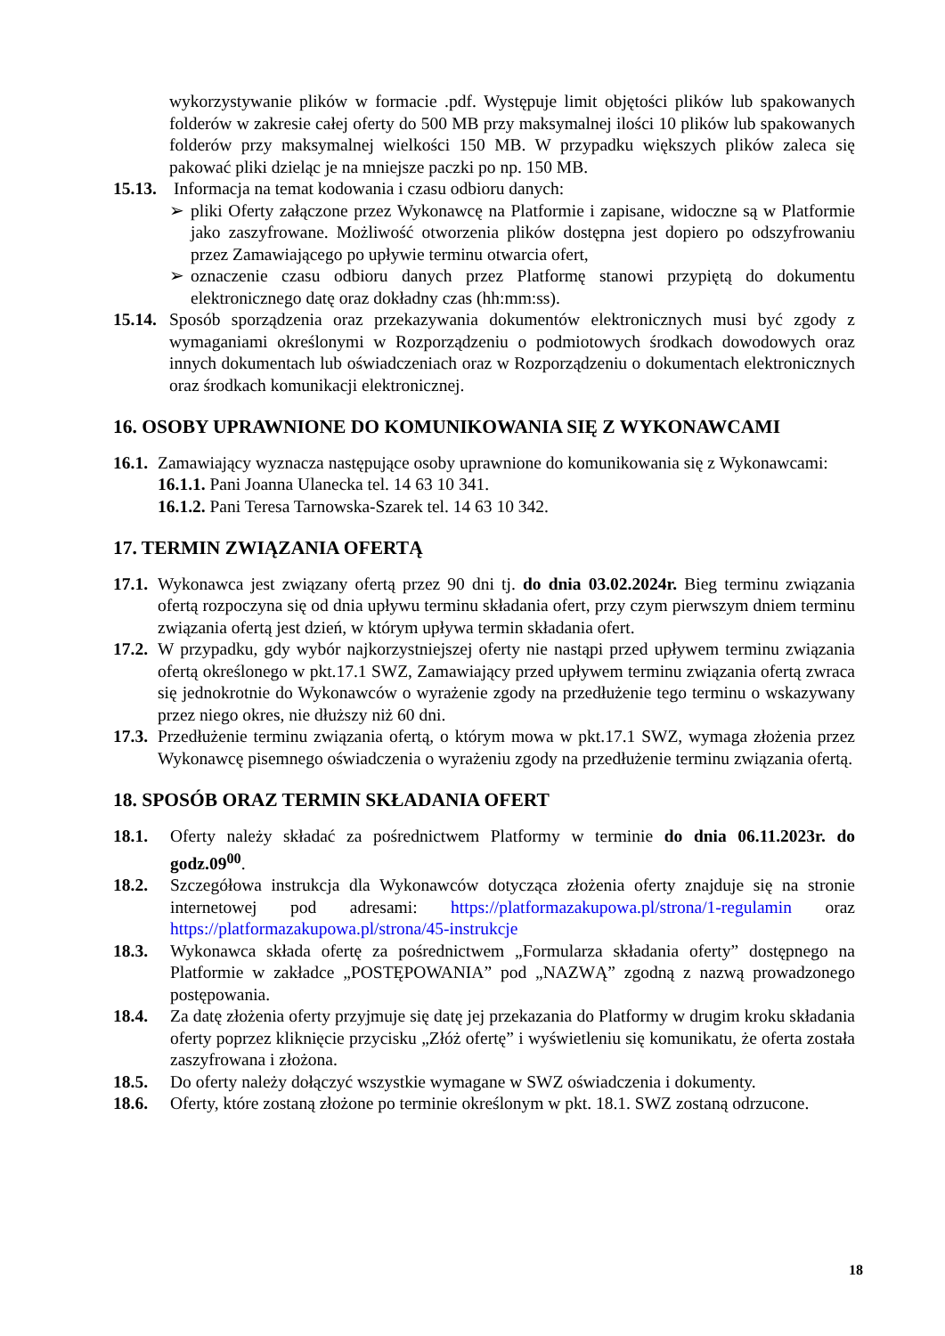wykorzystywanie plików w formacie .pdf. Występuje limit objętości plików lub spakowanych folderów w zakresie całej oferty do 500 MB przy maksymalnej ilości 10 plików lub spakowanych folderów przy maksymalnej wielkości 150 MB. W przypadku większych plików zaleca się pakować pliki dzieląc je na mniejsze paczki po np. 150 MB.
15.13. Informacja na temat kodowania i czasu odbioru danych:
➢ pliki Oferty załączone przez Wykonawcę na Platformie i zapisane, widoczne są w Platformie jako zaszyfrowane. Możliwość otworzenia plików dostępna jest dopiero po odszyfrowaniu przez Zamawiającego po upływie terminu otwarcia ofert,
➢ oznaczenie czasu odbioru danych przez Platformę stanowi przypiętą do dokumentu elektronicznego datę oraz dokładny czas (hh:mm:ss).
15.14. Sposób sporządzenia oraz przekazywania dokumentów elektronicznych musi być zgody z wymaganiami określonymi w Rozporządzeniu o podmiotowych środkach dowodowych oraz innych dokumentach lub oświadczeniach oraz w Rozporządzeniu o dokumentach elektronicznych oraz środkach komunikacji elektronicznej.
16. OSOBY UPRAWNIONE DO KOMUNIKOWANIA SIĘ Z WYKONAWCAMI
16.1. Zamawiający wyznacza następujące osoby uprawnione do komunikowania się z Wykonawcami:
16.1.1. Pani Joanna Ulanecka tel. 14 63 10 341.
16.1.2. Pani Teresa Tarnowska-Szarek tel. 14 63 10 342.
17. TERMIN ZWIĄZANIA OFERTĄ
17.1. Wykonawca jest związany ofertą przez 90 dni tj. do dnia 03.02.2024r. Bieg terminu związania ofertą rozpoczyna się od dnia upływu terminu składania ofert, przy czym pierwszym dniem terminu związania ofertą jest dzień, w którym upływa termin składania ofert.
17.2. W przypadku, gdy wybór najkorzystniejszej oferty nie nastąpi przed upływem terminu związania ofertą określonego w pkt.17.1 SWZ, Zamawiający przed upływem terminu związania ofertą zwraca się jednokrotnie do Wykonawców o wyrażenie zgody na przedłużenie tego terminu o wskazywany przez niego okres, nie dłuższy niż 60 dni.
17.3. Przedłużenie terminu związania ofertą, o którym mowa w pkt.17.1 SWZ, wymaga złożenia przez Wykonawcę pisemnego oświadczenia o wyrażeniu zgody na przedłużenie terminu związania ofertą.
18. SPOSÓB ORAZ TERMIN SKŁADANIA OFERT
18.1. Oferty należy składać za pośrednictwem Platformy w terminie do dnia 06.11.2023r. do godz.09<sup>00</sup>.
18.2. Szczegółowa instrukcja dla Wykonawców dotycząca złożenia oferty znajduje się na stronie internetowej pod adresami: https://platformazakupowa.pl/strona/1-regulamin oraz https://platformazakupowa.pl/strona/45-instrukcje
18.3. Wykonawca składa ofertę za pośrednictwem „Formularza składania oferty” dostępnego na Platformie w zakładce „POSTĘPOWANIA” pod „NAZWĄ” zgodną z nazwą prowadzonego postępowania.
18.4. Za datę złożenia oferty przyjmuje się datę jej przekazania do Platformy w drugim kroku składania oferty poprzez kliknięcie przycisku „Złóż ofertę” i wyświetleniu się komunikatu, że oferta została zaszyfrowana i złożona.
18.5. Do oferty należy dołączyć wszystkie wymagane w SWZ oświadczenia i dokumenty.
18.6. Oferty, które zostaną złożone po terminie określonym w pkt. 18.1. SWZ zostaną odrzucone.
18